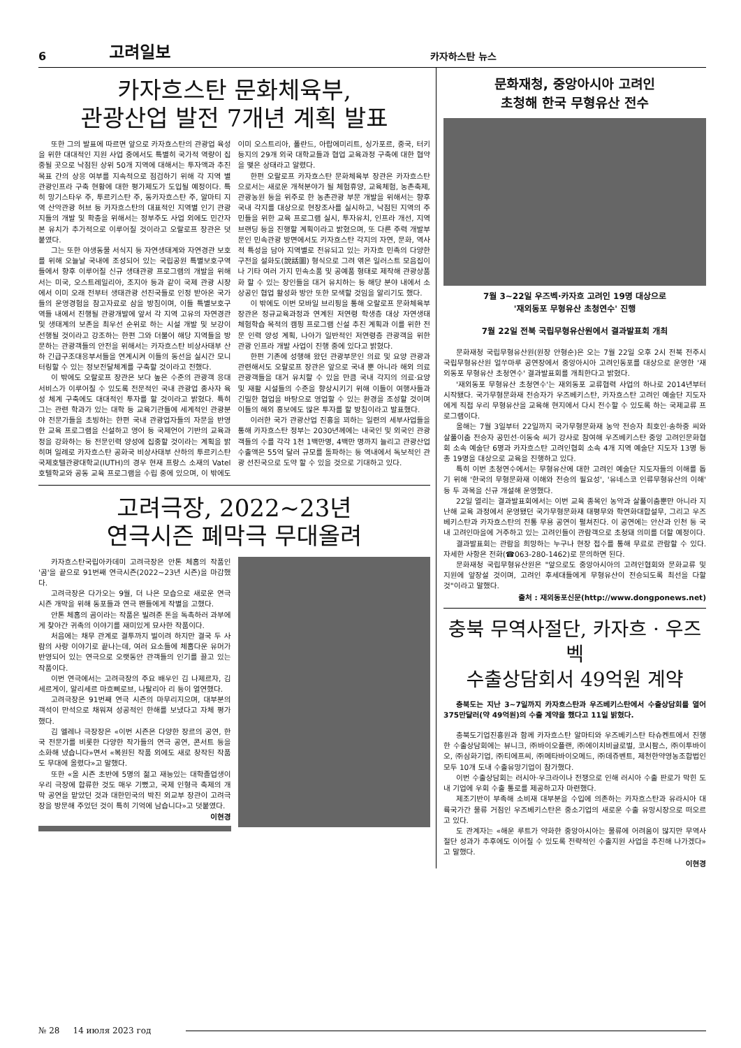6 고려일보 카자하스탄 뉴스
카자흐스탄 문화체육부,
관광산업 발전 7개년 계획 발표
또한 그의 발표에 따르면 앞으로 카자흐스탄의 관광업 육성을 위한 대대적인 지원 사업 중에서도 특별히 국가적 역량이 집중될 곳으로 낙점된 상위 50개 지역에 대해서는 투자액과 추진목표 간의 상응 여부를 지속적으로 점검하기 위해 각 지역 별 관광인프라 구축 현황에 대한 평가제도가 도입될 예정이다. 특히 망기스타우 주, 투르키스탄 주, 동카자흐스탄 주, 알마티 지역 산악관광 허브 등 카자흐스탄의 대표적인 지역별 인기 관광지들의 개발 및 확충을 위해서는 정부주도 사업 외에도 민간자본 유치가 추가적으로 이루어질 것이라고 오랄로프 장관은 덧붙였다.
그는 또한 야생동물 서식지 등 자연생태계와 자연경관 보호를 위해 오늘날 국내에 조성되어 있는 국립공원 특별보호구역들에서 향후 이루어질 신규 생태관광 프로그램의 개발을 위해서는 미국, 오스트레일리아, 조지아 등과 같이 국제 관광 시장에서 이미 오래 전부터 생태관광 선진국들로 인정 받아온 국가들의 운영경험을 참고자료로 삼을 방침이며, 이들 특별보호구역들 내에서 진행될 관광개발에 앞서 각 지역 고유의 자연경관 및 생태계의 보존을 최우선 순위로 하는 시설 개발 및 보강이 선행될 것이라고 강조하는 한편 그와 더불어 해당 지역들을 방문하는 관광객들의 안전을 위해서는 카자흐스탄 비상사태부 산하 긴급구조대응부서들을 연계시켜 이들의 동선을 실시간 모니터링할 수 있는 정보전달체계를 구축할 것이라고 전했다.
이 밖에도 오랄로프 장관은 보다 높은 수준의 관광객 응대 서비스가 이루어질 수 있도록 전문적인 국내 관광업 종사자 육성 체계 구축에도 대대적인 투자를 할 것이라고 밝혔다. 특히 그는 관련 학과가 있는 대학 등 교육기관들에 세계적인 관광분야 전문가들을 초빙하는 한편 국내 관광업자들의 자문을 반영한 교육 프로그램을 신설하고 영어 등 국제언어 기반의 교육과정을 강화하는 등 전문인력 양성에 집중할 것이라는 계획을 밝히며 일례로 카자흐스탄 공화국 비상사태부 산하의 투르키스탄 국제호텔관광대학교(IUTH)의 경우 현재 프랑스 소재의 Vatel 호텔학교와 공동 교육 프로그램을 수립 중에 있으며, 이 밖에도 이미 오스트리아, 폴란드, 아랍에미리트, 싱가포르, 중국, 터키 등지의 29개 외국 대학교들과 협업 교육과정 구축에 대한 협약을 맺은 상태라고 알렸다.
한편 오랄로프 카자흐스탄 문화체육부 장관은 카자흐스탄으로서는 새로운 개척분야가 될 체험휴양, 교육체험, 농촌축제, 관광농원 등을 위주로 한 농촌관광 부문 개발을 위해서는 향후 국내 각지를 대상으로 현장조사를 실시하고, 낙점된 지역의 주민들을 위한 교육 프로그램 실시, 투자유치, 인프라 개선, 지역 브랜딩 등을 진행할 계획이라고 밝혔으며, 또 다른 주력 개발부문인 민속관광 방면에서도 카자흐스탄 각지의 자연, 문화, 역사적 특성을 담아 지역별로 전유되고 있는 카자흐 민족의 다양한 구전을 설화도(說話圖) 형식으로 그려 엮은 일러스트 모음집이나 기타 여러 가지 민속소품 및 공예품 형태로 제작해 관광상품화 할 수 있는 장인들을 대거 유치하는 등 해당 분야 내에서 소상공인 협업 활성화 방안 또한 모색할 것임을 알리기도 했다.
이 밖에도 이번 모바일 브리핑을 통해 오랄로프 문화체육부 장관은 정규교육과정과 연계된 저연령 학생층 대상 자연생태 체험학습 목적의 캠핑 프로그램 신설 추진 계획과 이를 위한 전문 인력 양성 계획, 나아가 일반적인 저연령층 관광객을 위한 관광 인프라 개발 사업이 진행 중에 있다고 밝혔다.
한편 기존에 성행해 왔던 관광부문인 의료 및 요양 관광과 관련해서도 오랄로프 장관은 앞으로 국내 뿐 아니라 해외 의료관광객들을 대거 유치할 수 있을 만큼 국내 각지의 의료·요양 및 재활 시설들의 수준을 향상시키기 위해 이들이 여행사들과 긴밀한 협업을 바탕으로 영업할 수 있는 환경을 조성할 것이며 이들의 해외 홍보에도 많은 투자를 할 방침이라고 발표했다.
이러한 국가 관광산업 진흥을 꾀하는 일련의 세부사업들을 통해 카자흐스탄 정부는 2030년께에는 내국인 및 외국인 관광객들의 수를 각각 1천 1백만명, 4백만 명까지 늘리고 관광산업 수출액은 55억 달러 규모를 돌파하는 등 역내에서 독보적인 관광 선진국으로 도약 할 수 있을 것으로 기대하고 있다.
고려극장, 2022~23년
연극시즌 폐막극 무대올려
카자흐스탄국립아카데미 고려극장은 안톤 체홉의 작품인 '곰'을 끝으로 91번째 연극시즌(2022~23년 시즌)을 마감했다.
고려극장은 다가오는 9월, 더 나은 모습으로 새로운 연극시즌 개막을 위해 동포들과 연극 팬들에게 작별을 고했다.
안톤 체홉의 곰이라는 작품은 빌려준 돈을 독촉하러 과부에게 찾아간 귀족의 이야기를 재미있게 묘사한 작품이다.
처음에는 채무 관계로 결투까지 벌이려 하지만 결국 두 사람의 사랑 이야기로 끝나는데, 여러 요소들에 체홉다운 유머가 반영되어 있는 연극으로 오랫동안 관객들의 인기를 끌고 있는 작품이다.
이번 연극에서는 고려극장의 주요 배우인 김 나제르자, 김 세르게이, 알리세르 마흐삐로브, 나탈리아 리 등이 열연했다.
고려극장은 91번째 연극 시즌의 마무리지으며, 대부분의 객석이 만석으로 채워져 성공적인 한해를 보냈다고 자체 평가했다.
김 엘레나 극장장은 «이번 시즌은 다양한 장르의 공연, 한국 전문가를 비롯한 다양한 작가들의 연극 공연, 콘서트 등을 소화해 냈습니다»면서 «복원된 작품 외에도 새로 창작된 작품도 무대에 올렸다»고 말했다.
또한 «올 시즌 초반에 5명의 젊고 재능있는 대학졸업생이 우리 극장에 합류한 것도 매우 기뻤고, 국제 인형극 축제의 개막 공연을 맡았던 것과 대한민국의 박진 외교부 장관이 고려극장을 방문해 주었던 것이 특히 기억에 남습니다»고 덧붙였다.
이현경
문화재청, 중앙아시아 고려인
초청해 한국 무형유산 전수
7월 3~22일 우즈벡·카자흐 고려인 19명 대상으로
'재외동포 무형유산 초청연수' 진행
7월 22일 전북 국립무형유산원에서 결과발표회 개최
문화재청 국립무형유산원(원장 안형순)은 오는 7월 22일 오후 2시 전북 전주시 국립무형유산원 얼쑤마루 공연장에서 중앙아시아 고려인동포를 대상으로 운영한 '재외동포 무형유산 초청연수' 결과발표회를 개최한다고 밝혔다.
'재외동포 무형유산 초청연수'는 재외동포 교류협력 사업의 하나로 2014년부터 시작됐다. 국가무형문화재 전승자가 우즈베키스탄, 카자흐스탄 고려인 예술단 지도자에게 직접 우리 무형유산을 교육해 현지에서 다시 전수할 수 있도록 하는 국제교류 프로그램이다.
올해는 7월 3일부터 22일까지 국가무형문화재 농악 전승자 최호인·송하중 씨와 살풀이춤 전승자 공민선·이동숙 씨가 강사로 참여해 우즈베키스탄 중앙 고려인문화협회 소속 예술단 6명과 카자흐스탄 고려인협회 소속 4개 지역 예술단 지도자 13명 등 총 19명을 대상으로 교육을 진행하고 있다.
특히 이번 초청연수에서는 무형유산에 대한 고려인 예술단 지도자들의 이해를 돕기 위해 '한국의 무형문화재 이해와 전승의 필요성', '유네스코 인류무형유산의 이해' 등 두 과목을 신규 개설해 운영했다.
22일 열리는 결과발표회에서는 이번 교육 종목인 농악과 살풀이춤뿐만 아니라 지난해 교육 과정에서 운영됐던 국가무형문화재 태평무와 학연화대합설무, 그리고 우즈베키스탄과 카자흐스탄의 전통 무용 공연이 펼쳐진다. 이 공연에는 안산과 인천 등 국내 고려인마을에 거주하고 있는 고려인들이 관람객으로 초청돼 의미를 더할 예정이다.
결과발표회는 관람을 희망하는 누구나 현장 접수를 통해 무료로 관람할 수 있다. 자세한 사항은 전화(☎063-280-1462)로 문의하면 된다.
문화재청 국립무형유산원은 "앞으로도 중앙아시아의 고려인협회와 문화교류 및 지원에 앞장설 것이며, 고려인 후세대들에게 무형유산이 전승되도록 최선을 다할 것"이라고 말했다.
출처 : 재외동포신문(http://www.dongponews.net)
충북 무역사절단, 카자흐 · 우즈벡
수출상담회서 49억원 계약
충북도는 지난 3~7일까지 카자흐스탄과 우즈베키스탄에서 수출상담회를 열어 375만달러(약 49억원)의 수출 계약을 했다고 11일 밝혔다.
충북도기업진흥원과 함께 카자흐스탄 알마티와 우즈베키스탄 타슈켄트에서 진행한 수출상담회에는 뷰니크, ㈜바이오플랜, ㈜에이치비글로벌, 코시팜스, ㈜이투바이오, ㈜삼화기업, ㈜티에프씨, ㈜메타바이오메드, ㈜데쥬벤트, 제천한약영농조합법인 모두 10개 도내 수출유망기업이 참가했다.
이번 수출상담회는 러시아·우크라이나 전쟁으로 인해 러시아 수출 판로가 막힌 도내 기업에 우회 수출 통로를 제공하고자 마련했다.
제조기반이 부족해 소비재 대부분을 수입에 의존하는 카자흐스탄과 유라시아 대륙국가간 물류 거점인 우즈베키스탄은 중소기업의 새로운 수출 유망시장으로 떠오르고 있다.
도 관계자는 «해운 루트가 약화한 중앙아시아는 물류에 어려움이 많지만 무역사절단 성과가 추후에도 이어질 수 있도록 전략적인 수출지원 사업을 추진해 나가겠다»고 말했다.
이현경
№ 28 14 июля 2023 год